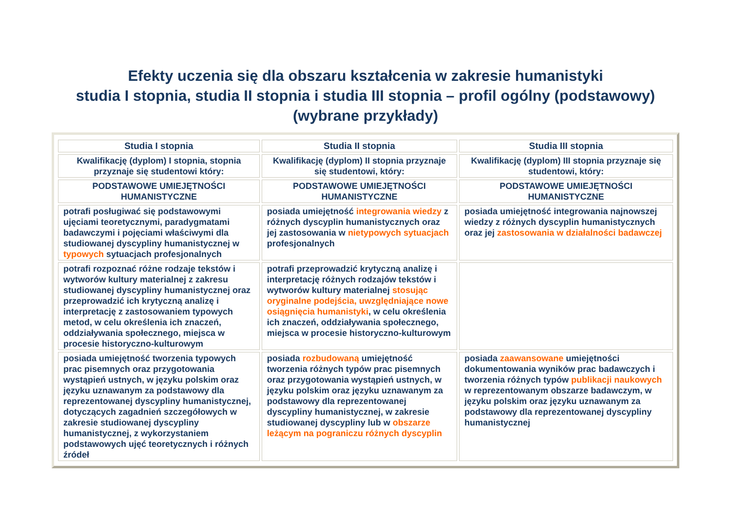Efekty uczenia się dla obszaru kształcenia w zakresie humanistyki
studia I stopnia, studia II stopnia i studia III stopnia – profil ogólny (podstawowy)
(wybrane przykłady)
| Studia I stopnia | Studia II stopnia | Studia III stopnia |
| --- | --- | --- |
| Kwalifikację (dyplom) I stopnia, stopnia przyznaje się studentowi który: | Kwalifikację (dyplom) II stopnia przyznaje się studentowi, który: | Kwalifikację (dyplom) III stopnia przyznaje się studentowi, który: |
| PODSTAWOWE UMIEJĘTNOŚCI HUMANISTYCZNE | PODSTAWOWE UMIEJĘTNOŚCI HUMANISTYCZNE | PODSTAWOWE UMIEJĘTNOŚCI HUMANISTYCZNE |
| potrafi posługiwać się podstawowymi ujęciami teoretycznymi, paradygmatami badawczymi i pojęciami właściwymi dla studiowanej dyscypliny humanistycznej w typowych sytuacjach profesjonalnych | posiada umiejętność integrowania wiedzy z różnych dyscyplin humanistycznych oraz jej zastosowania w nietypowych sytuacjach profesjonalnych | posiada umiejętność integrowania najnowszej wiedzy z różnych dyscyplin humanistycznych oraz jej zastosowania w działalności badawczej |
| potrafi rozpoznać różne rodzaje tekstów i wytworów kultury materialnej z zakresu studiowanej dyscypliny humanistycznej oraz przeprowadzić ich krytyczną analizę i interpretację z zastosowaniem typowych metod, w celu określenia ich znaczeń, oddziaływania społecznego, miejsca w procesie historyczno-kulturowym | potrafi przeprowadzić krytyczną analizę i interpretację różnych rodzajów tekstów i wytworów kultury materialnej stosując oryginalne podejścia, uwzględniające nowe osiągnięcia humanistyki , w celu określenia ich znaczeń, oddziaływania społecznego, miejsca w procesie historyczno-kulturowym | |
| posiada umiejętność tworzenia typowych prac pisemnych oraz przygotowania wystąpień ustnych, w języku polskim oraz języku uznawanym za podstawowy dla reprezentowanej dyscypliny humanistycznej, dotyczących zagadnień szczegółowych w zakresie studiowanej dyscypliny humanistycznej, z wykorzystaniem podstawowych ujęć teoretycznych i różnych źródeł | posiada rozbudowaną umiejętność tworzenia różnych typów prac pisemnych oraz przygotowania wystąpień ustnych, w języku polskim oraz języku uznawanym za podstawowy dla reprezentowanej dyscypliny humanistycznej, w zakresie studiowanej dyscypliny lub w obszarze leżącym na pograniczu różnych dyscyplin | posiada zaawansowane umiejętności dokumentowania wyników prac badawczych i tworzenia różnych typów publikacji naukowych w reprezentowanym obszarze badawczym, w języku polskim oraz języku uznawanym za podstawowy dla reprezentowanej dyscypliny humanistycznej |